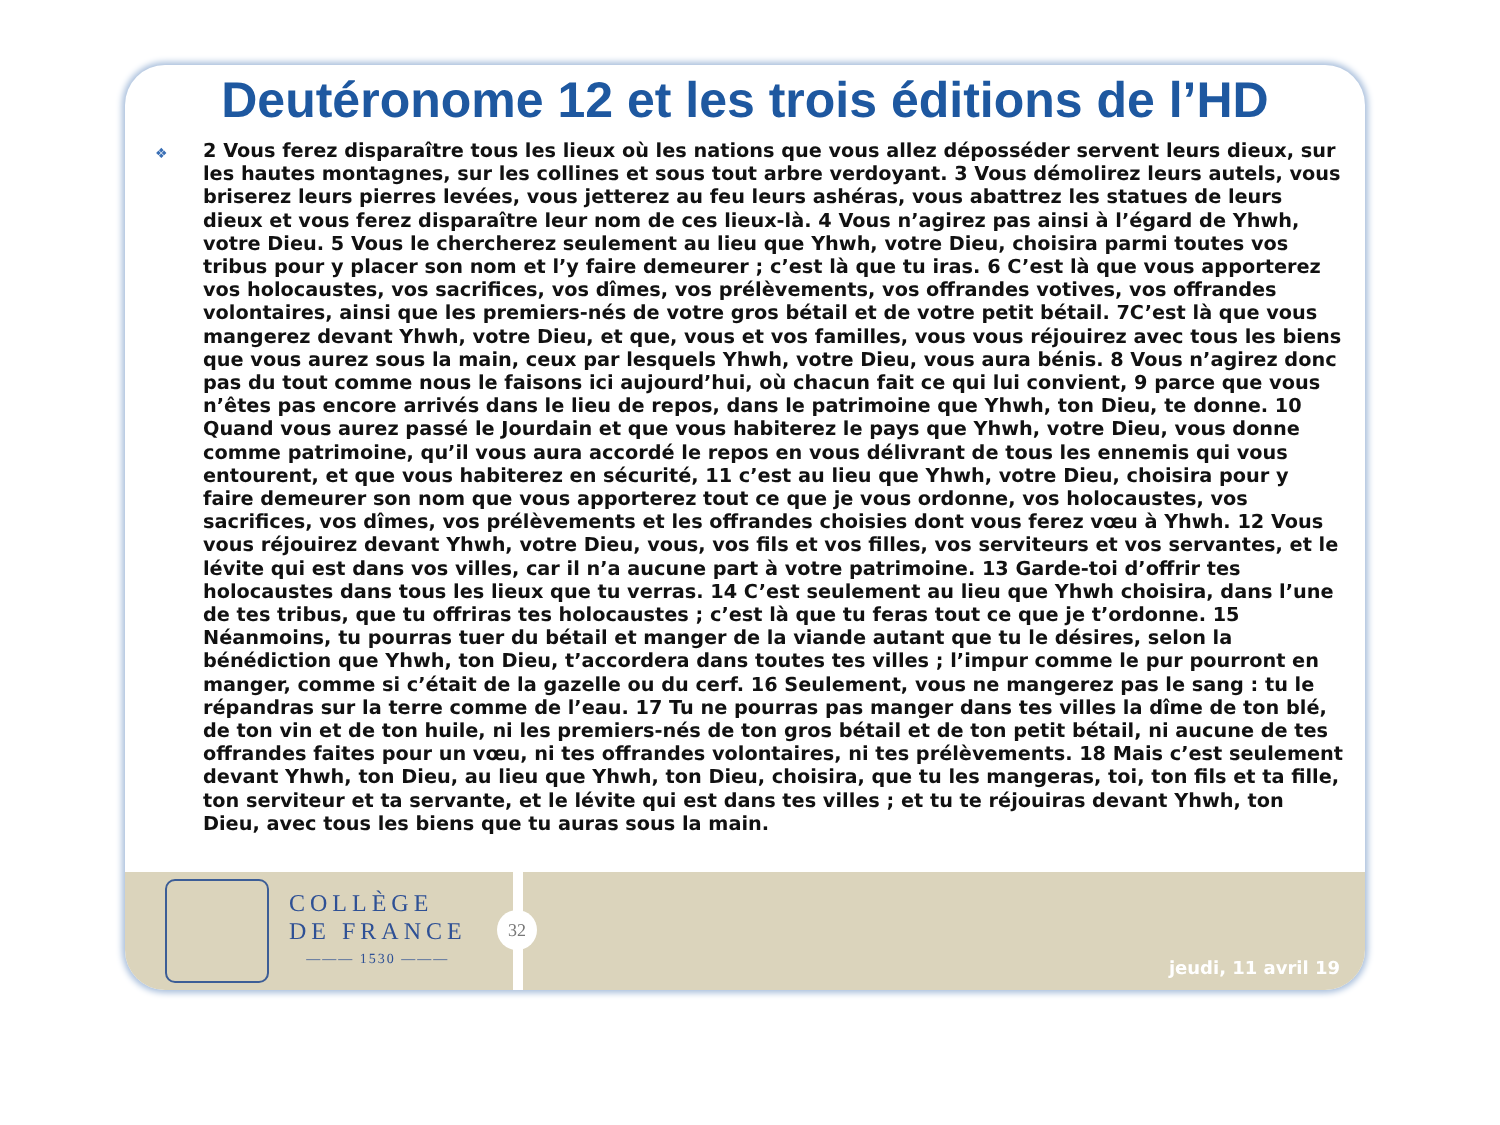Deutéronome 12 et les trois éditions de l’HD
❖
2 Vous ferez disparaître tous les lieux où les nations que vous allez déposséder servent leurs dieux, sur les hautes montagnes, sur les collines et sous tout arbre verdoyant. 3 Vous démolirez leurs autels, vous briserez leurs pierres levées, vous jetterez au feu leurs ashéras, vous abattrez les statues de leurs dieux et vous ferez disparaître leur nom de ces lieux-là. 4 Vous n’agirez pas ainsi à l’égard de Yhwh, votre Dieu. 5 Vous le chercherez seulement au lieu que Yhwh, votre Dieu, choisira parmi toutes vos tribus pour y placer son nom et l’y faire demeurer ; c’est là que tu iras. 6 C’est là que vous apporterez vos holocaustes, vos sacrifices, vos dîmes, vos prélèvements, vos offrandes votives, vos offrandes volontaires, ainsi que les premiers-nés de votre gros bétail et de votre petit bétail. 7C’est là que vous mangerez devant Yhwh, votre Dieu, et que, vous et vos familles, vous vous réjouirez avec tous les biens que vous aurez sous la main, ceux par lesquels Yhwh, votre Dieu, vous aura bénis. 8 Vous n’agirez donc pas du tout comme nous le faisons ici aujourd’hui, où chacun fait ce qui lui convient, 9 parce que vous n’êtes pas encore arrivés dans le lieu de repos, dans le patrimoine que Yhwh, ton Dieu, te donne. 10 Quand vous aurez passé le Jourdain et que vous habiterez le pays que Yhwh, votre Dieu, vous donne comme patrimoine, qu’il vous aura accordé le repos en vous délivrant de tous les ennemis qui vous entourent, et que vous habiterez en sécurité, 11 c’est au lieu que Yhwh, votre Dieu, choisira pour y faire demeurer son nom que vous apporterez tout ce que je vous ordonne, vos holocaustes, vos sacrifices, vos dîmes, vos prélèvements et les offrandes choisies dont vous ferez vœu à Yhwh. 12 Vous vous réjouirez devant Yhwh, votre Dieu, vous, vos fils et vos filles, vos serviteurs et vos servantes, et le lévite qui est dans vos villes, car il n’a aucune part à votre patrimoine. 13 Garde-toi d’offrir tes holocaustes dans tous les lieux que tu verras. 14 C’est seulement au lieu que Yhwh choisira, dans l’une de tes tribus, que tu offriras tes holocaustes ; c’est là que tu feras tout ce que je t’ordonne. 15 Néanmoins, tu pourras tuer du bétail et manger de la viande autant que tu le désires, selon la bénédiction que Yhwh, ton Dieu, t’accordera dans toutes tes villes ; l’impur comme le pur pourront en manger, comme si c’était de la gazelle ou du cerf. 16 Seulement, vous ne mangerez pas le sang : tu le répandras sur la terre comme de l’eau. 17 Tu ne pourras pas manger dans tes villes la dîme de ton blé, de ton vin et de ton huile, ni les premiers-nés de ton gros bétail et de ton petit bétail, ni aucune de tes offrandes faites pour un vœu, ni tes offrandes volontaires, ni tes prélèvements. 18 Mais c’est seulement devant Yhwh, ton Dieu, au lieu que Yhwh, ton Dieu, choisira, que tu les mangeras, toi, ton fils et ta fille, ton serviteur et ta servante, et le lévite qui est dans tes villes ; et tu te réjouiras devant Yhwh, ton Dieu, avec tous les biens que tu auras sous la main.
COLLÈGE
DE FRANCE
——— 1530 ———
jeudi, 11 avril 19
32